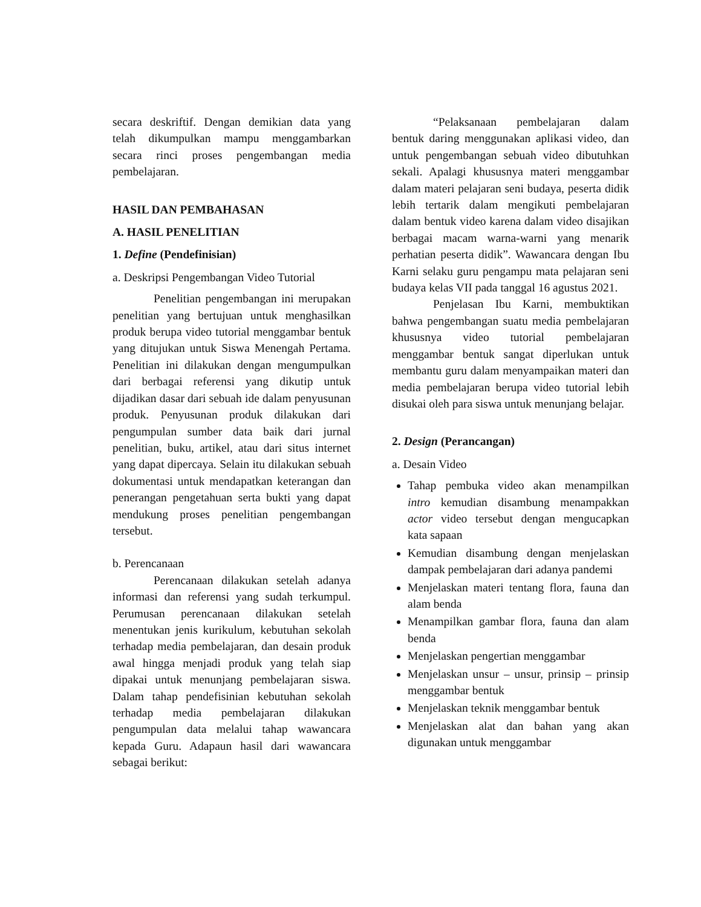secara deskriftif. Dengan demikian data yang telah dikumpulkan mampu menggambarkan secara rinci proses pengembangan media pembelajaran.
HASIL DAN PEMBAHASAN
A. HASIL PENELITIAN
1. Define (Pendefinisian)
a. Deskripsi Pengembangan Video Tutorial
Penelitian pengembangan ini merupakan penelitian yang bertujuan untuk menghasilkan produk berupa video tutorial menggambar bentuk yang ditujukan untuk Siswa Menengah Pertama. Penelitian ini dilakukan dengan mengumpulkan dari berbagai referensi yang dikutip untuk dijadikan dasar dari sebuah ide dalam penyusunan produk. Penyusunan produk dilakukan dari pengumpulan sumber data baik dari jurnal penelitian, buku, artikel, atau dari situs internet yang dapat dipercaya. Selain itu dilakukan sebuah dokumentasi untuk mendapatkan keterangan dan penerangan pengetahuan serta bukti yang dapat mendukung proses penelitian pengembangan tersebut.
b. Perencanaan
Perencanaan dilakukan setelah adanya informasi dan referensi yang sudah terkumpul. Perumusan perencanaan dilakukan setelah menentukan jenis kurikulum, kebutuhan sekolah terhadap media pembelajaran, dan desain produk awal hingga menjadi produk yang telah siap dipakai untuk menunjang pembelajaran siswa. Dalam tahap pendefisinian kebutuhan sekolah terhadap media pembelajaran dilakukan pengumpulan data melalui tahap wawancara kepada Guru. Adapaun hasil dari wawancara sebagai berikut:
“Pelaksanaan pembelajaran dalam bentuk daring menggunakan aplikasi video, dan untuk pengembangan sebuah video dibutuhkan sekali. Apalagi khususnya materi menggambar dalam materi pelajaran seni budaya, peserta didik lebih tertarik dalam mengikuti pembelajaran dalam bentuk video karena dalam video disajikan berbagai macam warna-warni yang menarik perhatian peserta didik”. Wawancara dengan Ibu Karni selaku guru pengampu mata pelajaran seni budaya kelas VII pada tanggal 16 agustus 2021.
Penjelasan Ibu Karni, membuktikan bahwa pengembangan suatu media pembelajaran khususnya video tutorial pembelajaran menggambar bentuk sangat diperlukan untuk membantu guru dalam menyampaikan materi dan media pembelajaran berupa video tutorial lebih disukai oleh para siswa untuk menunjang belajar.
2. Design (Perancangan)
a. Desain Video
Tahap pembuka video akan menampilkan intro kemudian disambung menampakkan actor video tersebut dengan mengucapkan kata sapaan
Kemudian disambung dengan menjelaskan dampak pembelajaran dari adanya pandemi
Menjelaskan materi tentang flora, fauna dan alam benda
Menampilkan gambar flora, fauna dan alam benda
Menjelaskan pengertian menggambar
Menjelaskan unsur – unsur, prinsip – prinsip menggambar bentuk
Menjelaskan teknik menggambar bentuk
Menjelaskan alat dan bahan yang akan digunakan untuk menggambar